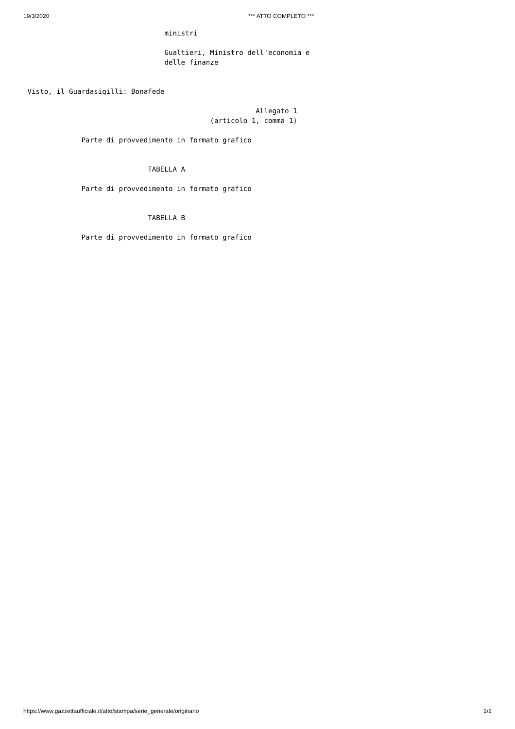19/3/2020 *** ATTO COMPLETO ***
                                  ministri

                                  Gualtieri, Ministro dell'economia e
                                  delle finanze


 Visto, il Guardasigilli: Bonafede

                                                        Allegato 1
                                             (articolo 1, comma 1)

              Parte di provvedimento in formato grafico


                              TABELLA A

              Parte di provvedimento in formato grafico


                              TABELLA B

              Parte di provvedimento in formato grafico
https://www.gazzettaufficiale.it/atto/stampa/serie_generale/originario 2/2